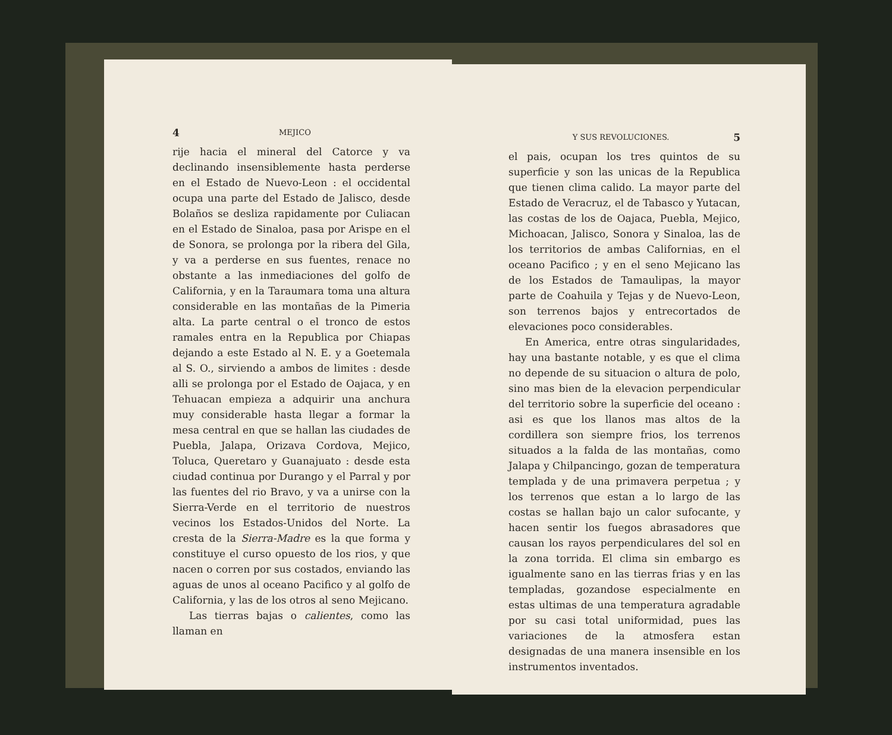4 MEJICO
rije hacia el mineral del Catorce y va declinando insensiblemente hasta perderse en el Estado de Nuevo-Leon : el occidental ocupa una parte del Estado de Jalisco, desde Bolaños se desliza rapidamente por Culiacan en el Estado de Sinaloa, pasa por Arispe en el de Sonora, se prolonga por la ribera del Gila, y va a perderse en sus fuentes, renace no obstante a las inmediaciones del golfo de California, y en la Taraumara toma una altura considerable en las montañas de la Pimeria alta. La parte central o el tronco de estos ramales entra en la Republica por Chiapas dejando a este Estado al N. E. y a Goetemala al S. O., sirviendo a ambos de limites : desde alli se prolonga por el Estado de Oajaca, y en Tehuacan empieza a adquirir una anchura muy considerable hasta llegar a formar la mesa central en que se hallan las ciudades de Puebla, Jalapa, Orizava Cordova, Mejico, Toluca, Queretaro y Guanajuato : desde esta ciudad continua por Durango y el Parral y por las fuentes del rio Bravo, y va a unirse con la Sierra-Verde en el territorio de nuestros vecinos los Estados-Unidos del Norte. La cresta de la Sierra-Madre es la que forma y constituye el curso opuesto de los rios, y que nacen o corren por sus costados, enviando las aguas de unos al oceano Pacifico y al golfo de California, y las de los otros al seno Mejicano.
Las tierras bajas o calientes, como las llaman en
Y SUS REVOLUCIONES. 5
el pais, ocupan los tres quintos de su superficie y son las unicas de la Republica que tienen clima calido. La mayor parte del Estado de Veracruz, el de Tabasco y Yutacan, las costas de los de Oajaca, Puebla, Mejico, Michoacan, Jalisco, Sonora y Sinaloa, las de los territorios de ambas Californias, en el oceano Pacifico ; y en el seno Mejicano las de los Estados de Tamaulipas, la mayor parte de Coahuila y Tejas y de Nuevo-Leon, son terrenos bajos y entrecortados de elevaciones poco considerables.
En America, entre otras singularidades, hay una bastante notable, y es que el clima no depende de su situacion o altura de polo, sino mas bien de la elevacion perpendicular del territorio sobre la superficie del oceano : asi es que los llanos mas altos de la cordillera son siempre frios, los terrenos situados a la falda de las montañas, como Jalapa y Chilpancingo, gozan de temperatura templada y de una primavera perpetua ; y los terrenos que estan a lo largo de las costas se hallan bajo un calor sufocante, y hacen sentir los fuegos abrasadores que causan los rayos perpendiculares del sol en la zona torrida. El clima sin embargo es igualmente sano en las tierras frias y en las templadas, gozandose especialmente en estas ultimas de una temperatura agradable por su casi total uniformidad, pues las variaciones de la atmosfera estan designadas de una manera insensible en los instrumentos inventados.